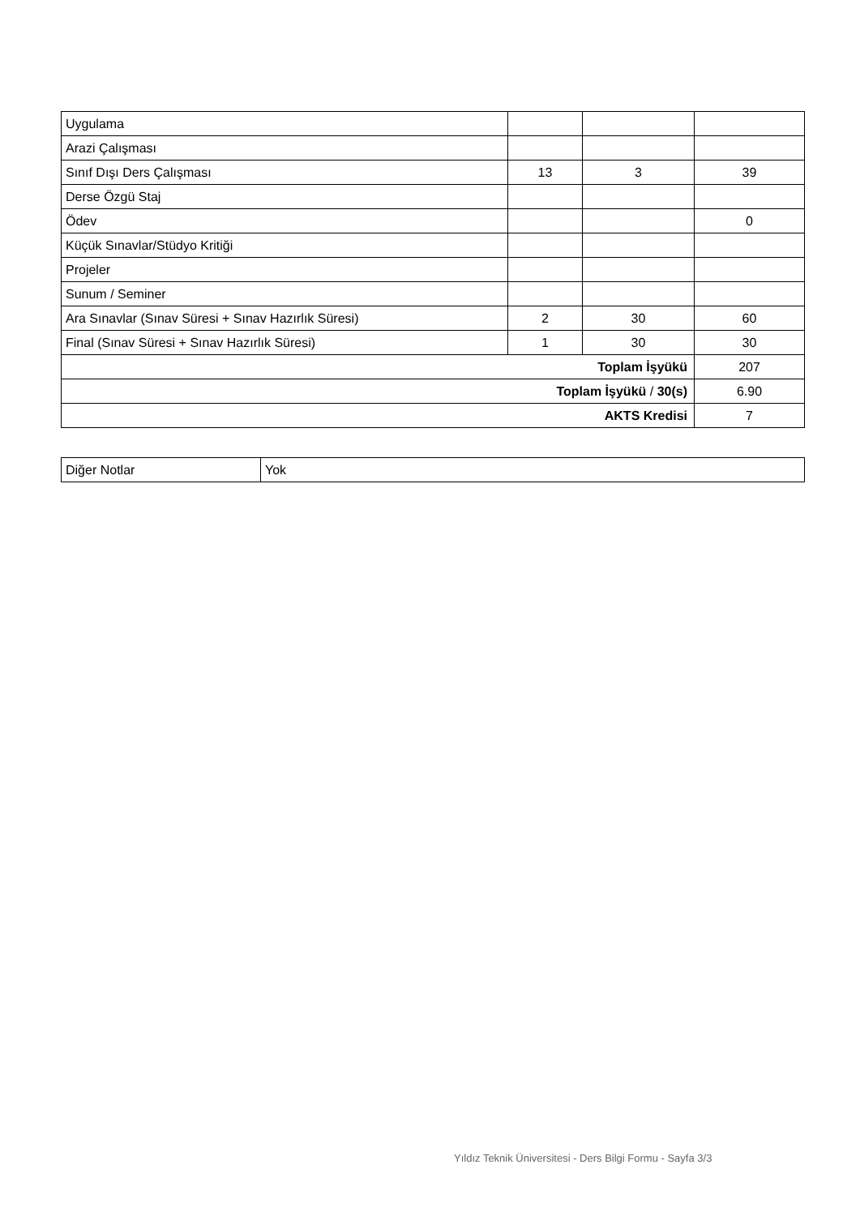| Uygulama | | | |
| Arazi Çalışması | | | |
| Sınıf Dışı Ders Çalışması | 13 | 3 | 39 |
| Derse Özgü Staj | | | |
| Ödev | | | 0 |
| Küçük Sınavlar/Stüdyo Kritiği | | | |
| Projeler | | | |
| Sunum / Seminer | | | |
| Ara Sınavlar (Sınav Süresi + Sınav Hazırlık Süresi) | 2 | 30 | 60 |
| Final (Sınav Süresi + Sınav Hazırlık Süresi) | 1 | 30 | 30 |
| Toplam İşyükü | | | 207 |
| Toplam İşyükü / 30(s) | | | 6.90 |
| AKTS Kredisi | | | 7 |
| Diğer Notlar | Yok |
Yıldız Teknik Üniversitesi - Ders Bilgi Formu - Sayfa 3/3